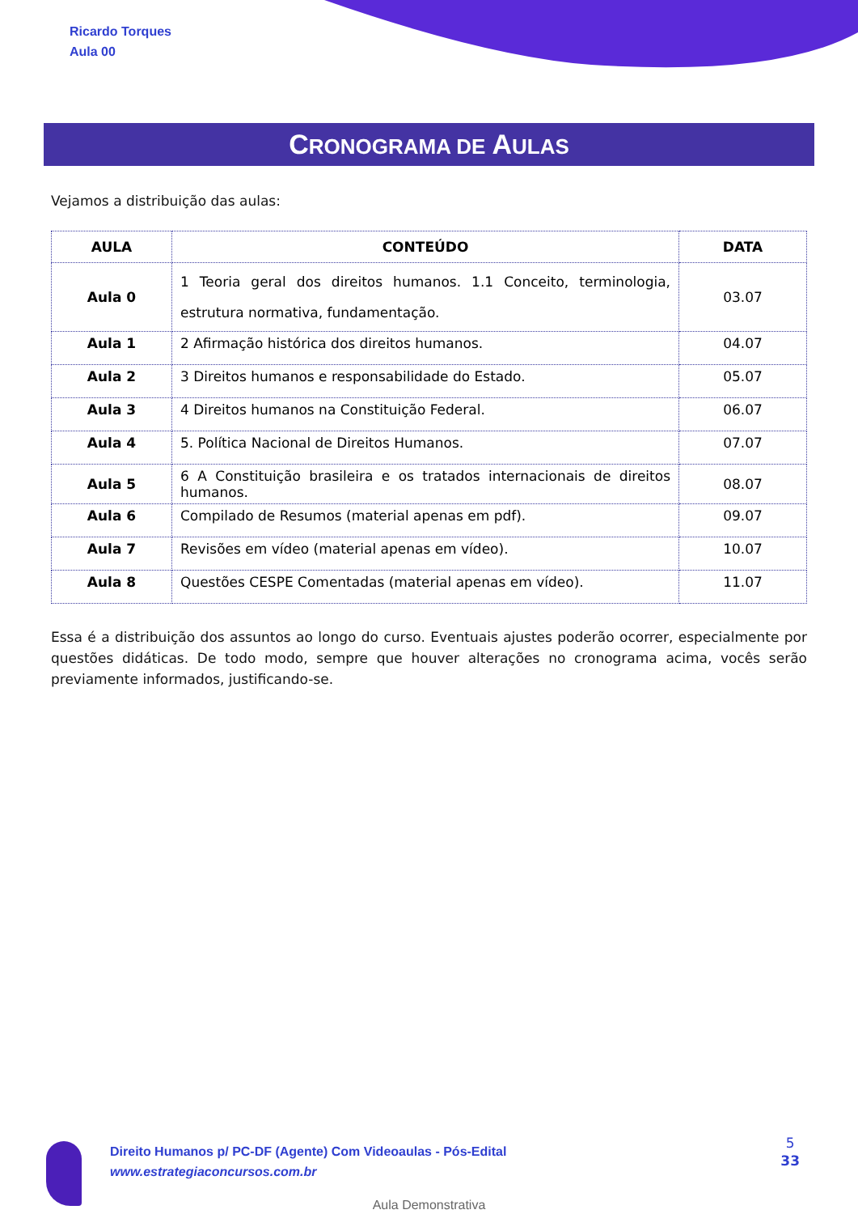Ricardo Torques
Aula 00
CRONOGRAMA DE AULAS
Vejamos a distribuição das aulas:
| AULA | CONTEÚDO | DATA |
| --- | --- | --- |
| Aula 0 | 1 Teoria geral dos direitos humanos. 1.1 Conceito, terminologia, estrutura normativa, fundamentação. | 03.07 |
| Aula 1 | 2 Afirmação histórica dos direitos humanos. | 04.07 |
| Aula 2 | 3 Direitos humanos e responsabilidade do Estado. | 05.07 |
| Aula 3 | 4 Direitos humanos na Constituição Federal. | 06.07 |
| Aula 4 | 5. Política Nacional de Direitos Humanos. | 07.07 |
| Aula 5 | 6 A Constituição brasileira e os tratados internacionais de direitos humanos. | 08.07 |
| Aula 6 | Compilado de Resumos (material apenas em pdf). | 09.07 |
| Aula 7 | Revisões em vídeo (material apenas em vídeo). | 10.07 |
| Aula 8 | Questões CESPE Comentadas (material apenas em vídeo). | 11.07 |
Essa é a distribuição dos assuntos ao longo do curso. Eventuais ajustes poderão ocorrer, especialmente por questões didáticas. De todo modo, sempre que houver alterações no cronograma acima, vocês serão previamente informados, justificando-se.
Direito Humanos p/ PC-DF (Agente) Com Videoaulas - Pós-Edital
www.estrategiaconcursos.com.br
5
33
Aula Demonstrativa